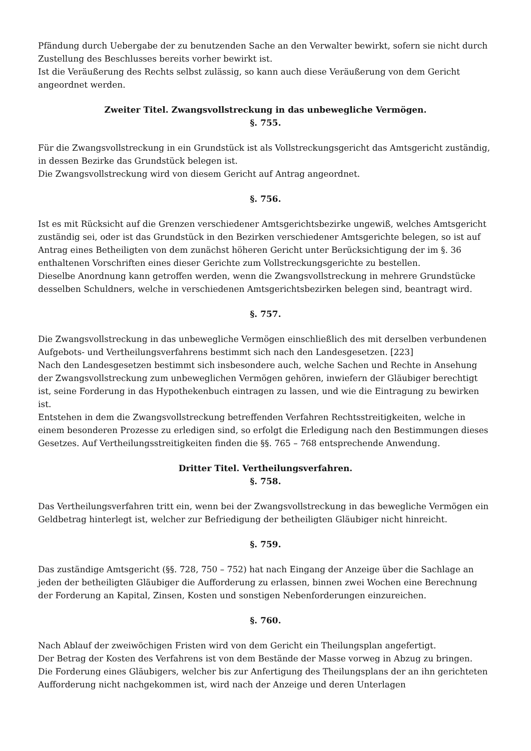Pfändung durch Uebergabe der zu benutzenden Sache an den Verwalter bewirkt, sofern sie nicht durch Zustellung des Beschlusses bereits vorher bewirkt ist.
Ist die Veräußerung des Rechts selbst zulässig, so kann auch diese Veräußerung von dem Gericht angeordnet werden.
Zweiter Titel. Zwangsvollstreckung in das unbewegliche Vermögen.
§. 755.
Für die Zwangsvollstreckung in ein Grundstück ist als Vollstreckungsgericht das Amtsgericht zuständig, in dessen Bezirke das Grundstück belegen ist.
Die Zwangsvollstreckung wird von diesem Gericht auf Antrag angeordnet.
§. 756.
Ist es mit Rücksicht auf die Grenzen verschiedener Amtsgerichtsbezirke ungewiß, welches Amtsgericht zuständig sei, oder ist das Grundstück in den Bezirken verschiedener Amtsgerichte belegen, so ist auf Antrag eines Betheiligten von dem zunächst höheren Gericht unter Berücksichtigung der im §. 36 enthaltenen Vorschriften eines dieser Gerichte zum Vollstreckungsgerichte zu bestellen.
Dieselbe Anordnung kann getroffen werden, wenn die Zwangsvollstreckung in mehrere Grundstücke desselben Schuldners, welche in verschiedenen Amtsgerichtsbezirken belegen sind, beantragt wird.
§. 757.
Die Zwangsvollstreckung in das unbewegliche Vermögen einschließlich des mit derselben verbundenen Aufgebots- und Vertheilungsverfahrens bestimmt sich nach den Landesgesetzen. [223]
Nach den Landesgesetzen bestimmt sich insbesondere auch, welche Sachen und Rechte in Ansehung der Zwangsvollstreckung zum unbeweglichen Vermögen gehören, inwiefern der Gläubiger berechtigt ist, seine Forderung in das Hypothekenbuch eintragen zu lassen, und wie die Eintragung zu bewirken ist.
Entstehen in dem die Zwangsvollstreckung betreffenden Verfahren Rechtsstreitigkeiten, welche in einem besonderen Prozesse zu erledigen sind, so erfolgt die Erledigung nach den Bestimmungen dieses Gesetzes. Auf Vertheilungsstreitigkeiten finden die §§. 765 – 768 entsprechende Anwendung.
Dritter Titel. Vertheilungsverfahren.
§. 758.
Das Vertheilungsverfahren tritt ein, wenn bei der Zwangsvollstreckung in das bewegliche Vermögen ein Geldbetrag hinterlegt ist, welcher zur Befriedigung der betheiligten Gläubiger nicht hinreicht.
§. 759.
Das zuständige Amtsgericht (§§. 728, 750 – 752) hat nach Eingang der Anzeige über die Sachlage an jeden der betheiligten Gläubiger die Aufforderung zu erlassen, binnen zwei Wochen eine Berechnung der Forderung an Kapital, Zinsen, Kosten und sonstigen Nebenforderungen einzureichen.
§. 760.
Nach Ablauf der zweiwöchigen Fristen wird von dem Gericht ein Theilungsplan angefertigt.
Der Betrag der Kosten des Verfahrens ist von dem Bestände der Masse vorweg in Abzug zu bringen.
Die Forderung eines Gläubigers, welcher bis zur Anfertigung des Theilungsplans der an ihn gerichteten Aufforderung nicht nachgekommen ist, wird nach der Anzeige und deren Unterlagen